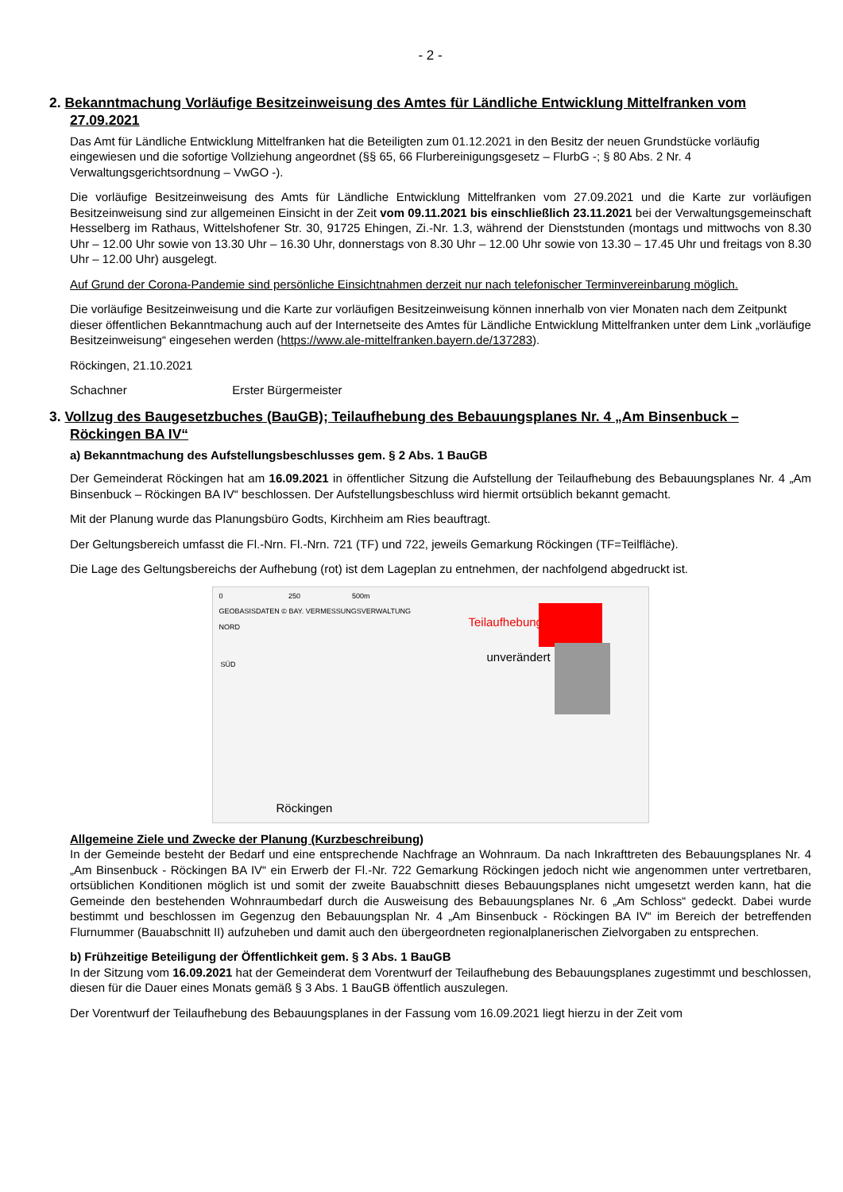- 2 -
2. Bekanntmachung Vorläufige Besitzeinweisung des Amtes für Ländliche Entwicklung Mittelfranken vom 27.09.2021
Das Amt für Ländliche Entwicklung Mittelfranken hat die Beteiligten zum 01.12.2021 in den Besitz der neuen Grundstücke vorläufig eingewiesen und die sofortige Vollziehung angeordnet (§§ 65, 66 Flurbereinigungsgesetz – FlurbG -; § 80 Abs. 2 Nr. 4 Verwaltungsgerichtsordnung – VwGO -).
Die vorläufige Besitzeinweisung des Amts für Ländliche Entwicklung Mittelfranken vom 27.09.2021 und die Karte zur vorläufigen Besitzeinweisung sind zur allgemeinen Einsicht in der Zeit vom 09.11.2021 bis einschließlich 23.11.2021 bei der Verwaltungsgemeinschaft Hesselberg im Rathaus, Wittelshofener Str. 30, 91725 Ehingen, Zi.-Nr. 1.3, während der Dienststunden (montags und mittwochs von 8.30 Uhr – 12.00 Uhr sowie von 13.30 Uhr – 16.30 Uhr, donnerstags von 8.30 Uhr – 12.00 Uhr sowie von 13.30 – 17.45 Uhr und freitags von 8.30 Uhr – 12.00 Uhr) ausgelegt.
Auf Grund der Corona-Pandemie sind persönliche Einsichtnahmen derzeit nur nach telefonischer Terminvereinbarung möglich.
Die vorläufige Besitzeinweisung und die Karte zur vorläufigen Besitzeinweisung können innerhalb von vier Monaten nach dem Zeitpunkt dieser öffentlichen Bekanntmachung auch auf der Internetseite des Amtes für Ländliche Entwicklung Mittelfranken unter dem Link „vorläufige Besitzeinweisung“ eingesehen werden (https://www.ale-mittelfranken.bayern.de/137283).
Röckingen, 21.10.2021
Schachner Erster Bürgermeister
3. Vollzug des Baugesetzbuches (BauGB); Teilaufhebung des Bebauungsplanes Nr. 4 „Am Binsenbuck – Röckingen BA IV“
a) Bekanntmachung des Aufstellungsbeschlusses gem. § 2 Abs. 1 BauGB
Der Gemeinderat Röckingen hat am 16.09.2021 in öffentlicher Sitzung die Aufstellung der Teilaufhebung des Bebauungsplanes Nr. 4 „Am Binsenbuck – Röckingen BA IV“ beschlossen. Der Aufstellungsbeschluss wird hiermit ortsüblich bekannt gemacht.
Mit der Planung wurde das Planungsbüro Godts, Kirchheim am Ries beauftragt.
Der Geltungsbereich umfasst die Fl.-Nrn. Fl.-Nrn. 721 (TF) und 722, jeweils Gemarkung Röckingen (TF=Teilfläche).
Die Lage des Geltungsbereichs der Aufhebung (rot) ist dem Lageplan zu entnehmen, der nachfolgend abgedruckt ist.
0 250 500m
GEOBASISDATEN © BAY. VERMESSUNGSVERWALTUNG
NORD
Teilaufhebung
unverändert
SÜD
Röckingen
Allgemeine Ziele und Zwecke der Planung (Kurzbeschreibung)
In der Gemeinde besteht der Bedarf und eine entsprechende Nachfrage an Wohnraum. Da nach Inkrafttreten des Bebauungsplanes Nr. 4 „Am Binsenbuck - Röckingen BA IV“ ein Erwerb der Fl.-Nr. 722 Gemarkung Röckingen jedoch nicht wie angenommen unter vertretbaren, ortsüblichen Konditionen möglich ist und somit der zweite Bauabschnitt dieses Bebauungsplanes nicht umgesetzt werden kann, hat die Gemeinde den bestehenden Wohnraumbedarf durch die Ausweisung des Bebauungsplanes Nr. 6 „Am Schloss“ gedeckt. Dabei wurde bestimmt und beschlossen im Gegenzug den Bebauungsplan Nr. 4 „Am Binsenbuck - Röckingen BA IV“ im Bereich der betreffenden Flurnummer (Bauabschnitt II) aufzuheben und damit auch den übergeordneten regionalplanerischen Zielvorgaben zu entsprechen.
b) Frühzeitige Beteiligung der Öffentlichkeit gem. § 3 Abs. 1 BauGB
In der Sitzung vom 16.09.2021 hat der Gemeinderat dem Vorentwurf der Teilaufhebung des Bebauungsplanes zugestimmt und beschlossen, diesen für die Dauer eines Monats gemäß § 3 Abs. 1 BauGB öffentlich auszulegen.
Der Vorentwurf der Teilaufhebung des Bebauungsplanes in der Fassung vom 16.09.2021 liegt hierzu in der Zeit vom